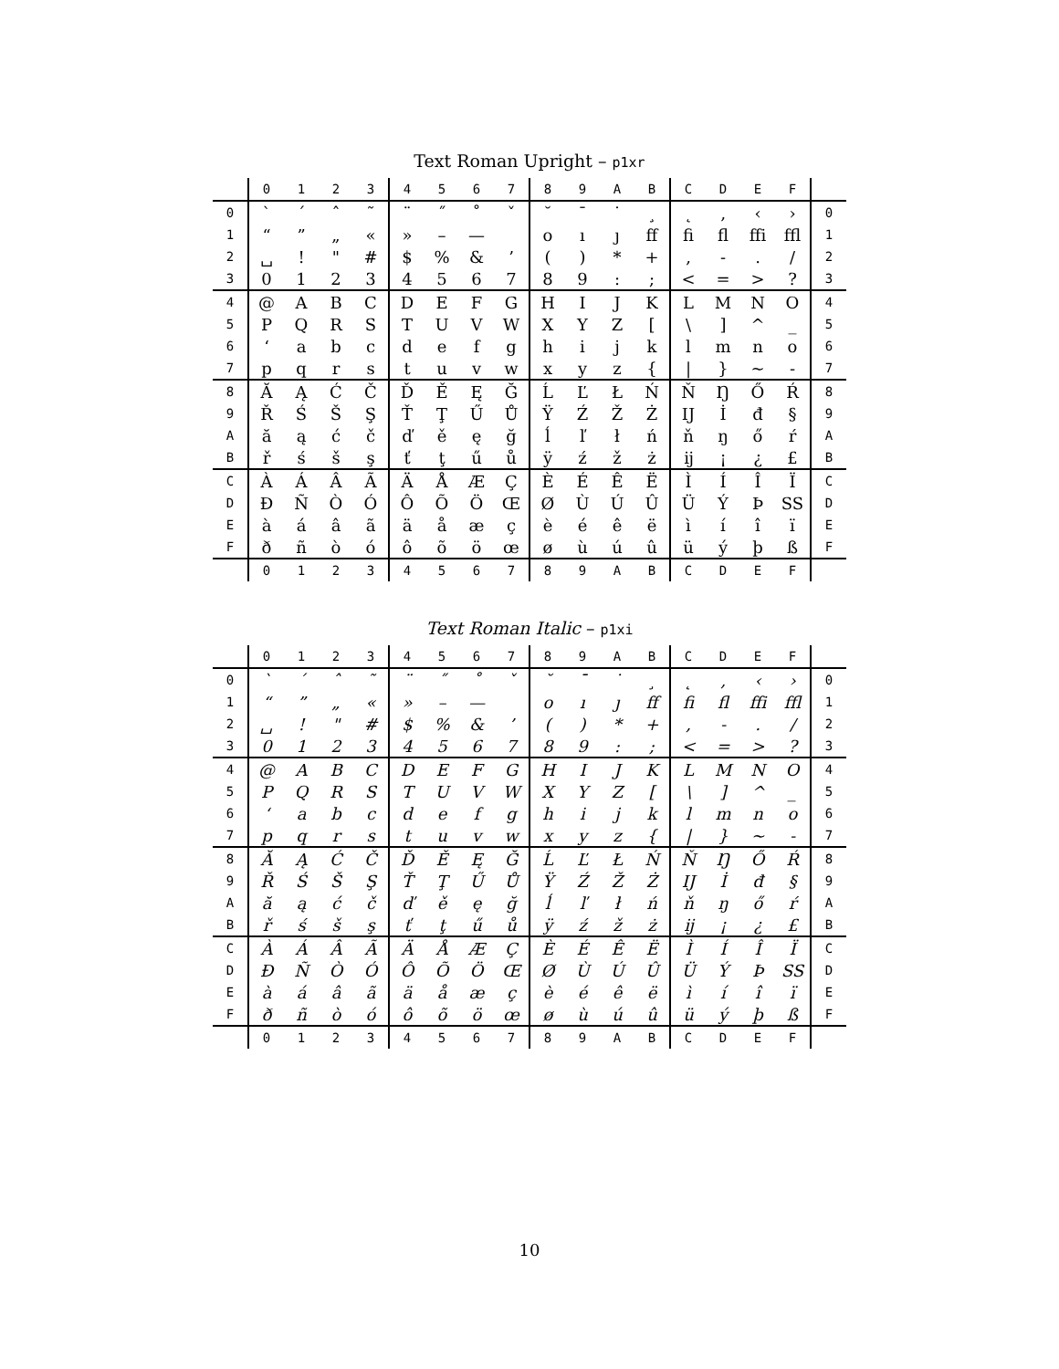Text Roman Upright – p1xr
| | 0 | 1 | 2 | 3 | 4 | 5 | 6 | 7 | 8 | 9 | A | B | C | D | E | F | |
| --- | --- | --- | --- | --- | --- | --- | --- | --- | --- | --- | --- | --- | --- | --- | --- | --- | --- |
| 0 | ` | ´ | ˆ | ˜ | ¨ | ˝ | ˚ | ˇ | ˘ | ¯ | ˙ | ¸ | ˛ | ‚ | ‹ | › | 0 |
| 1 | “ | ” | „ | « | » | – | — | | o | ı | ȷ | ff | fi | fl | ffi | ffl | 1 |
| 2 | ␣ | ! | " | # | $ | % | & | ’ | ( | ) | * | + | , | - | . | / | 2 |
| 3 | 0 | 1 | 2 | 3 | 4 | 5 | 6 | 7 | 8 | 9 | : | ; | < | = | > | ? | 3 |
| 4 | @ | A | B | C | D | E | F | G | H | I | J | K | L | M | N | O | 4 |
| 5 | P | Q | R | S | T | U | V | W | X | Y | Z | [ | \ | ] | ^ | _ | 5 |
| 6 | ‘ | a | b | c | d | e | f | g | h | i | j | k | l | m | n | o | 6 |
| 7 | p | q | r | s | t | u | v | w | x | y | z | { | / | } | ~ | - | 7 |
| 8 | Ă | Ą | Ć | Č | Ď | Ě | Ę | Ğ | Ĺ | Ľ | Ł | Ń | Ň | Ŋ | Ő | Ŕ | 8 |
| 9 | Ř | Ś | Š | Ş | Ť | Ţ | Ű | Ů | Ÿ | Ź | Ž | Ż | Ĳ | İ | đ | § | 9 |
| A | ă | ą | ć | č | ď | ě | ę | ğ | ĺ | ľ | ł | ń | ň | ŋ | ő | ŕ | A |
| B | ř | ś | š | ş | ť | ţ | ű | ů | ÿ | ź | ž | ż | ĳ | ¡ | ¿ | £ | B |
| C | À | Á | Â | Ã | Ä | Å | Æ | Ç | È | É | Ê | Ë | Ì | Í | Î | Ï | C |
| D | Ð | Ñ | Ò | Ó | Ô | Õ | Ö | Œ | Ø | Ù | Ú | Û | Ü | Ý | Þ | SS | D |
| E | à | á | â | ã | ä | å | æ | ç | è | é | ê | ë | ì | í | î | ï | E |
| F | ð | ñ | ò | ó | ô | õ | ö | œ | ø | ù | ú | û | ü | ý | þ | ß | F |
| | 0 | 1 | 2 | 3 | 4 | 5 | 6 | 7 | 8 | 9 | A | B | C | D | E | F | |
Text Roman Italic – p1xi
| | 0 | 1 | 2 | 3 | 4 | 5 | 6 | 7 | 8 | 9 | A | B | C | D | E | F | |
| --- | --- | --- | --- | --- | --- | --- | --- | --- | --- | --- | --- | --- | --- | --- | --- | --- | --- |
| 0 | ` | ´ | ˆ | ˜ | ¨ | ˝ | ˚ | ˇ | ˘ | ¯ | ˙ | ¸ | ˛ | ‚ | ‹ | › | 0 |
| 1 | “ | ” | „ | « | » | – | — | | o | ı | ȷ | ff | fi | fl | ffi | ffl | 1 |
| 2 | ␣ | ! | " | # | $ | % | & | ’ | ( | ) | * | + | , | - | . | / | 2 |
| 3 | 0 | 1 | 2 | 3 | 4 | 5 | 6 | 7 | 8 | 9 | : | ; | < | = | > | ? | 3 |
| 4 | @ | A | B | C | D | E | F | G | H | I | J | K | L | M | N | O | 4 |
| 5 | P | Q | R | S | T | U | V | W | X | Y | Z | [ | \ | ] | ^ | _ | 5 |
| 6 | ‘ | a | b | c | d | e | f | g | h | i | j | k | l | m | n | o | 6 |
| 7 | p | q | r | s | t | u | v | w | x | y | z | { | / | } | ~ | - | 7 |
| 8 | Ă | Ą | Ć | Č | Ď | Ě | Ę | Ğ | Ĺ | Ľ | Ł | Ń | Ň | Ŋ | Ő | Ŕ | 8 |
| 9 | Ř | Ś | Š | Ş | Ť | Ţ | Ű | Ů | Ÿ | Ź | Ž | Ż | Ĳ | İ | đ | § | 9 |
| A | ă | ą | ć | č | ď | ě | ę | ğ | ĺ | ľ | ł | ń | ň | ŋ | ő | ŕ | A |
| B | ř | ś | š | ş | ť | ţ | ű | ů | ÿ | ź | ž | ż | ĳ | ¡ | ¿ | £ | B |
| C | À | Á | Â | Ã | Ä | Å | Æ | Ç | È | É | Ê | Ë | Ì | Í | Î | Ï | C |
| D | Ð | Ñ | Ò | Ó | Ô | Õ | Ö | Œ | Ø | Ù | Ú | Û | Ü | Ý | Þ | SS | D |
| E | à | á | â | ã | ä | å | æ | ç | è | é | ê | ë | ì | í | î | ï | E |
| F | ð | ñ | ò | ó | ô | õ | ö | œ | ø | ù | ú | û | ü | ý | þ | ß | F |
| | 0 | 1 | 2 | 3 | 4 | 5 | 6 | 7 | 8 | 9 | A | B | C | D | E | F | |
10